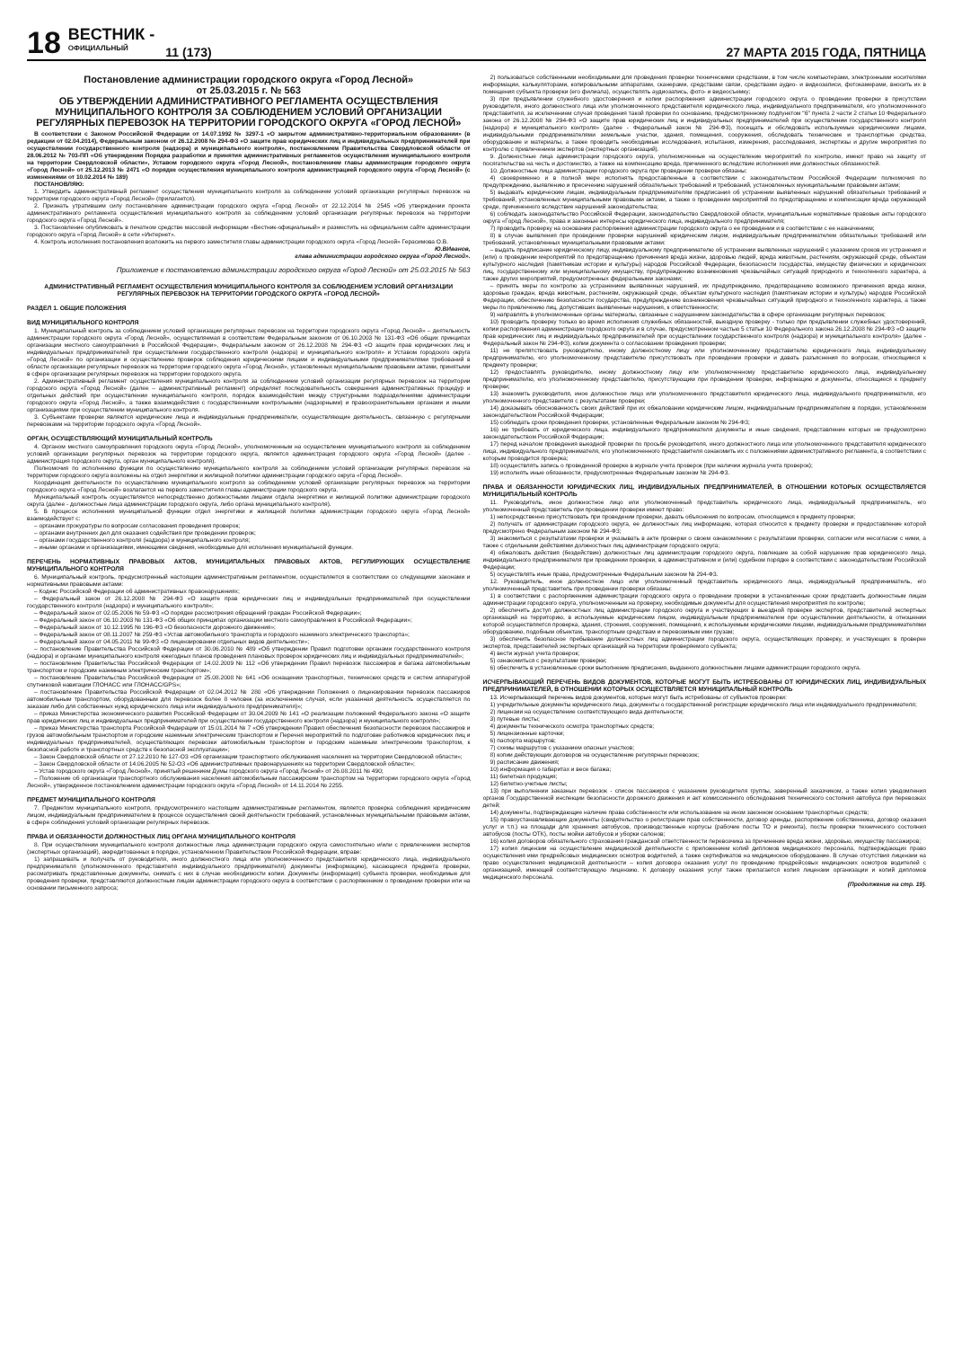18 ВЕСТНИК -
ОФИЦИАЛЬНЫЙ 11 (173) 27 МАРТА 2015 ГОДА, ПЯТНИЦА
Постановление администрации городского округа «Город Лесной»
от 25.03.2015 г. № 563
ОБ УТВЕРЖДЕНИИ АДМИНИСТРАТИВНОГО РЕГЛАМЕНТА ОСУЩЕСТВЛЕНИЯ МУНИЦИПАЛЬНОГО КОНТРОЛЯ ЗА СОБЛЮДЕНИЕМ УСЛОВИЙ ОРГАНИЗАЦИИ РЕГУЛЯРНЫХ ПЕРЕВОЗОК НА ТЕРРИТОРИИ ГОРОДСКОГО ОКРУГА «ГОРОД ЛЕСНОЙ»
В соответствии с Законом Российской Федерации от 14.07.1992 № 3297-1 «О закрытом административно-территориальном образовании» (в редакции от 02.04.2014), Федеральным законом от 26.12.2008 № 294-ФЗ «О защите прав юридических лиц и индивидуальных предпринимателей при осуществлении государственного контроля (надзора) и муниципального контроля», постановлением Правительства Свердловской области от 28.06.2012 № 703-ПП «Об утверждении Порядка разработки и принятия административных регламентов осуществления муниципального контроля на территории Свердловской области», Уставом городского округа «Город Лесной», постановлением главы администрации городского округа «Город Лесной» от 25.12.2013 № 2471 «О порядке осуществления муниципального контроля администрацией городского округа «Город Лесной» (с изменениями от 10.02.2014 № 189)
ПОСТАНОВЛЯЮ:
1. Утвердить административный регламент осуществления муниципального контроля за соблюдением условий организации регулярных перевозок на территории городского округа «Город Лесной» (прилагается).
2. Признать утратившим силу постановление администрации городского округа «Город Лесной» от 22.12.2014 № 2545 «Об утверждении проекта административного регламента осуществления муниципального контроля за соблюдением условий организации регулярных перевозок на территории городского округа «Город Лесной».
3. Постановление опубликовать в печатном средстве массовой информации «Вестник-официальный» и разместить на официальном сайте администрации городского округа «Город Лесной» в сети «Интернет».
4. Контроль исполнения постановления возложить на первого заместителя главы администрации городского округа «Город Лесной» Герасимова О.В.
Ю.ВИванов,
глава администрации городского округа «Город Лесной».
Приложение к постановлению администрации городского округа «Город Лесной» от 25.03.2015 № 563
АДМИНИСТРАТИВНЫЙ РЕГЛАМЕНТ ОСУЩЕСТВЛЕНИЯ МУНИЦИПАЛЬНОГО КОНТРОЛЯ ЗА СОБЛЮДЕНИЕМ УСЛОВИЙ ОРГАНИЗАЦИИ РЕГУЛЯРНЫХ ПЕРЕВОЗОК НА ТЕРРИТОРИИ ГОРОДСКОГО ОКРУГА «ГОРОД ЛЕСНОЙ»
РАЗДЕЛ 1. ОБЩИЕ ПОЛОЖЕНИЯ
ВИД МУНИЦИПАЛЬНОГО КОНТРОЛЯ
1. Муниципальный контроль за соблюдением условий организации регулярных перевозок на территории городского округа «Город Лесной» – деятельность администрации городского округа «Город Лесной», осуществляемая в соответствии Федеральным законом от 06.10.2003 № 131-ФЗ «Об общих принципах организации местного самоуправления в Российской Федерации», Федеральным законом от 26.12.2008 № 294-ФЗ «О защите прав юридических лиц и индивидуальных предпринимателей при осуществлении государственного контроля (надзора) и муниципального контроля» и Уставом городского округа «Город Лесной» по организации и осуществлению проверок соблюдения юридическими лицами и индивидуальными предпринимателями требований в области организации регулярных перевозок на территории городского округа «Город Лесной», установленных муниципальными правовыми актами, принятыми в сфере организации регулярных перевозок на территории городского округа.
2. Административный регламент осуществления муниципального контроля за соблюдением условий организации регулярных перевозок на территории городского округа «Город Лесной» (далее – административный регламент) определяет последовательность совершения административных процедур и отдельных действий при осуществлении муниципального контроля, порядок взаимодействия между структурными подразделениями администрации городского округа «Город Лесной», а также взаимодействия с государственными контрольными (надзорными) и правоохранительными органами и иными организациями при осуществлении муниципального контроля.
3. Субъектами проверки являются юридические лица и индивидуальные предприниматели, осуществляющие деятельность, связанную с регулярными перевозками на территории городского округа «Город Лесной».
ОРГАН, ОСУЩЕСТВЛЯЮЩИЙ МУНИЦИПАЛЬНЫЙ КОНТРОЛЬ
4. Органом местного самоуправления городского округа «Город Лесной», уполномоченным на осуществление муниципального контроля за соблюдением условий организации регулярных перевозок на территории городского округа, является администрация городского округа «Город Лесной» (далее - администрация городского округа, орган муниципального контроля).
Полномочия по исполнению функции по осуществлению муниципального контроля за соблюдением условий организации регулярных перевозок на территории городского округа возложены на отдел энергетики и жилищной политики администрации городского округа «Город Лесной».
Координация деятельности по осуществлению муниципального контроля за соблюдением условий организации регулярных перевозок на территории городского округа «Город Лесной» возлагается на первого заместителя главы администрации городского округа.
Муниципальный контроль осуществляется непосредственно должностными лицами отдела энергетики и жилищной политики администрации городского округа (далее - должностные лица администрации городского округа, либо органа муниципального контроля).
5. В процессе исполнения муниципальной функции отдел энергетики и жилищной политики администрации городского округа «Город Лесной» взаимодействует с:
– органами прокуратуры по вопросам согласования проведения проверок;
– органами внутренних дел для оказания содействия при проведении проверок;
– органами государственного контроля (надзора) и муниципального контроля;
– иными органами и организациями, имеющими сведения, необходимые для исполнения муниципальной функции.
ПЕРЕЧЕНЬ НОРМАТИВНЫХ ПРАВОВЫХ АКТОВ, МУНИЦИПАЛЬНЫХ ПРАВОВЫХ АКТОВ, РЕГУЛИРУЮЩИХ ОСУЩЕСТВЛЕНИЕ МУНИЦИПАЛЬНОГО КОНТРОЛЯ
6. Муниципальный контроль, предусмотренный настоящим административным регламентом, осуществляется в соответствии со следующими законами и нормативными правовыми актами:
– Кодекс Российской Федерации об административных правонарушениях;
– Федеральный закон от 26.12.2008 № 294-ФЗ «О защите прав юридических лиц и индивидуальных предпринимателей при осуществлении государственного контроля (надзора) и муниципального контроля»;
– Федеральный закон от 02.05.2006 № 59-ФЗ «О порядке рассмотрения обращений граждан Российской Федерации»;
– Федеральный закон от 06.10.2003 № 131-ФЗ «Об общих принципах организации местного самоуправления в Российской Федерации»;
– Федеральный закон от 10.12.1995 № 196-ФЗ «О безопасности дорожного движения»;
– Федеральный закон от 08.11.2007 № 259-ФЗ «Устав автомобильного транспорта и городского наземного электрического транспорта»;
– Федеральный закон от 04.05.2011 № 99-ФЗ «О лицензировании отдельных видов деятельности»;
– постановление Правительства Российской Федерации от 30.06.2010 № 489 «Об утверждении Правил подготовки органами государственного контроля (надзора) и органами муниципального контроля ежегодных планов проведения плановых проверок юридических лиц и индивидуальных предпринимателей»;
– постановление Правительства Российской Федерации от 14.02.2009 № 112 «Об утверждении Правил перевозок пассажиров и багажа автомобильным транспортом и городским наземным электрическим транспортом»;
– постановление Правительства Российской Федерации от 25.08.2008 № 641 «Об оснащении транспортных, технических средств и систем аппаратурой спутниковой навигации ГЛОНАСС или ГЛОНАСС/GPS»;
– постановление Правительства Российской Федерации от 02.04.2012 № 280 «Об утверждении Положения о лицензировании перевозок пассажиров автомобильным транспортом, оборудованным для перевозок более 8 человек (за исключением случая, если указанная деятельность осуществляется по заказам либо для собственных нужд юридического лица или индивидуального предпринимателя)»;
– приказ Министерства экономического развития Российской Федерации от 30.04.2009 № 141 «О реализации положений Федерального закона «О защите прав юридических лиц и индивидуальных предпринимателей при осуществлении государственного контроля (надзора) и муниципального контроля»;
– приказ Министерства транспорта Российской Федерации от 15.01.2014 № 7 «Об утверждении Правил обеспечения безопасности перевозок пассажиров и грузов автомобильным транспортом и городским наземным электрическим транспортом и Перечня мероприятий по подготовке работников юридических лиц и индивидуальных предпринимателей, осуществляющих перевозки автомобильным транспортом и городским наземным электрическим транспортом, к безопасной работе и транспортных средств к безопасной эксплуатации»;
– Закон Свердловской области от 27.12.2010 № 127-ОЗ «Об организации транспортного обслуживания населения на территории Свердловской области»;
– Закон Свердловской области от 14.06.2005 № 52-ОЗ «Об административных правонарушениях на территории Свердловской области»;
– Устав городского округа «Город Лесной», принятый решением Думы городского округа «Город Лесной» от 26.08.2011 № 490;
– Положение об организации транспортного обслуживания населения автомобильным пассажирским транспортом на территории городского округа «Город Лесной», утвержденное постановлением администрации городского округа «Город Лесной» от 14.11.2014 № 2255.
ПРЕДМЕТ МУНИЦИПАЛЬНОГО КОНТРОЛЯ
7. Предметом муниципального контроля, предусмотренного настоящим административным регламентом, является проверка соблюдения юридическим лицом, индивидуальным предпринимателем в процессе осуществления своей деятельности требований, установленных муниципальными правовыми актами, в сфере соблюдения условий организации регулярных перевозок.
ПРАВА И ОБЯЗАННОСТИ ДОЛЖНОСТНЫХ ЛИЦ ОРГАНА МУНИЦИПАЛЬНОГО КОНТРОЛЯ
8. При осуществлении муниципального контроля должностные лица администрации городского округа самостоятельно и/или с привлечением экспертов (экспертных организаций), аккредитованных в порядке, установленном Правительством Российской Федерации, вправе:
1) запрашивать и получать от руководителя, иного должностного лица или уполномоченного представителя юридического лица, индивидуального предпринимателя (уполномоченного представителя индивидуального предпринимателя) документы (информацию), касающиеся предмета проверки, рассматривать представленные документы, снимать с них в случае необходимости копии. Документы (информация) субъекта проверки, необходимые для проведения проверки, представляются должностным лицам администрации городского округа в соответствии с распоряжением о проведении проверки или на основании письменного запроса;
2) пользоваться собственными необходимыми для проведения проверки техническими средствами, в том числе компьютерами, электронными носителями информации, калькуляторами, копировальными аппаратами, сканерами, средствами связи, средствами аудио- и видеозаписи, фотокамерами, вносить их в помещения субъекта проверки (его филиала), осуществлять аудиозапись, фото- и видеосъемку;
3) при предъявлении служебного удостоверения и копии распоряжения администрации городского округа о проведении проверки в присутствии руководителя, иного должностного лица или уполномоченного представителя юридического лица, индивидуального предпринимателя, его уполномоченного представителя, за исключением случая проведения такой проверки по основанию, предусмотренному подпунктом "б" пункта 2 части 2 статьи 10 Федерального закона от 26.12.2008 № 294-ФЗ «О защите прав юридических лиц и индивидуальных предпринимателей при осуществлении государственного контроля (надзора) и муниципального контроля» (далее - Федеральный закон № 294-ФЗ), посещать и обследовать используемые юридическими лицами, индивидуальными предпринимателями земельные участки, здания, помещения, сооружения, обследовать технические и транспортные средства, оборудование и материалы, а также проводить необходимые исследования, испытания, измерения, расследования, экспертизы и другие мероприятия по контролю с привлечением экспертов (экспертных организаций).
9. Должностные лица администрации городского округа, уполномоченные на осуществление мероприятий по контролю, имеют право на защиту от посягательства на честь и достоинство, а также на компенсацию вреда, причиненного вследствие исполнения ими должностных обязанностей.
10. Должностные лица администрации городского округа при проведении проверки обязаны:
4) своевременно и в полной мере исполнять предоставленные в соответствии с законодательством Российской Федерации полномочия по предупреждению, выявлению и пресечению нарушений обязательных требований и требований, установленных муниципальными правовыми актами;
5) выдавать юридическим лицам, индивидуальным предпринимателям предписания об устранении выявленных нарушений обязательных требований и требований, установленных муниципальными правовыми актами, а также о проведении мероприятий по предотвращению и компенсации вреда окружающей среде, причиненного вследствие нарушений законодательства;
6) соблюдать законодательство Российской Федерации, законодательство Свердловской области, муниципальные нормативные правовые акты городского округа «Город Лесной», права и законные интересы юридического лица, индивидуального предпринимателя;
7) проводить проверку на основании распоряжения администрации городского округа о ее проведении и в соответствии с ее назначением;
8) в случае выявления при проведении проверки нарушений юридическим лицом, индивидуальным предпринимателем обязательных требований или требований, установленных муниципальными правовыми актами:
– выдать предписание юридическому лицу, индивидуальному предпринимателю об устранении выявленных нарушений с указанием сроков их устранения и (или) о проведении мероприятий по предотвращению причинения вреда жизни, здоровью людей, вреда животным, растениям, окружающей среде, объектам культурного наследия (памятникам истории и культуры) народов Российской Федерации, безопасности государства, имуществу физических и юридических лиц, государственному или муниципальному имуществу, предупреждению возникновения чрезвычайных ситуаций природного и техногенного характера, а также других мероприятий, предусмотренных федеральными законами;
– принять меры по контролю за устранением выявленных нарушений, их предупреждению, предотвращению возможного причинения вреда жизни, здоровью граждан, вреда животным, растениям, окружающей среде, объектам культурного наследия (памятникам истории и культуры) народов Российской Федерации, обеспечению безопасности государства, предупреждению возникновения чрезвычайных ситуаций природного и техногенного характера, а также меры по привлечению лиц, допустивших выявленные нарушения, к ответственности;
9) направлять в уполномоченные органы материалы, связанные с нарушением законодательства в сфере организации регулярных перевозок;
10) проводить проверку только во время исполнения служебных обязанностей, выездную проверку - только при предъявлении служебных удостоверений, копии распоряжения администрации городского округа и в случае, предусмотренном частью 5 статьи 10 Федерального закона 26.12.2008 № 294-ФЗ «О защите прав юридических лиц и индивидуальных предпринимателей при осуществлении государственного контроля (надзора) и муниципального контроля» (далее - Федеральный закон № 294-ФЗ), копии документа о согласовании проведения проверки;
11) не препятствовать руководителю, иному должностному лицу или уполномоченному представителю юридического лица, индивидуальному предпринимателю, его уполномоченному представителю присутствовать при проведении проверки и давать разъяснения по вопросам, относящимся к предмету проверки;
12) предоставлять руководителю, иному должностному лицу или уполномоченному представителю юридического лица, индивидуальному предпринимателю, его уполномоченному представителю, присутствующим при проведении проверки, информацию и документы, относящиеся к предмету проверки;
13) знакомить руководителя, иное должностное лицо или уполномоченного представителя юридического лица, индивидуального предпринимателя, его уполномоченного представителя с результатами проверки;
14) доказывать обоснованность своих действий при их обжаловании юридическим лицом, индивидуальным предпринимателем в порядке, установленном законодательством Российской Федерации;
15) соблюдать сроки проведения проверки, установленные Федеральным законом № 294-ФЗ;
16) не требовать от юридического лица, индивидуального предпринимателя документы и иные сведения, представление которых не предусмотрено законодательством Российской Федерации;
17) перед началом проведения выездной проверки по просьбе руководителя, иного должностного лица или уполномоченного представителя юридического лица, индивидуального предпринимателя, его уполномоченного представителя ознакомить их с положениями административного регламента, в соответствии с которым проводится проверка;
18) осуществлять запись о проведенной проверке в журнале учета проверок (при наличии журнала учета проверок);
19) исполнять иные обязанности, предусмотренные Федеральным законом № 294-ФЗ.
ПРАВА И ОБЯЗАННОСТИ ЮРИДИЧЕСКИХ ЛИЦ, ИНДИВИДУАЛЬНЫХ ПРЕДПРИНИМАТЕЛЕЙ, В ОТНОШЕНИИ КОТОРЫХ ОСУЩЕСТВЛЯЕТСЯ МУНИЦИПАЛЬНЫЙ КОНТРОЛЬ
11. Руководитель, иное должностное лицо или уполномоченный представитель юридического лица, индивидуальный предприниматель, его уполномоченный представитель при проведении проверки имеют право:
1) непосредственно присутствовать при проведении проверки, давать объяснения по вопросам, относящимся к предмету проверки;
2) получать от администрации городского округа, ее должностных лиц информацию, которая относится к предмету проверки и предоставление которой предусмотрено Федеральным законом № 294-ФЗ;
3) знакомиться с результатами проверки и указывать в акте проверки о своем ознакомлении с результатами проверки, согласии или несогласии с ними, а также с отдельными действиями должностных лиц администрации городского округа;
4) обжаловать действия (бездействие) должностных лиц администрации городского округа, повлекшие за собой нарушение прав юридического лица, индивидуального предпринимателя при проведении проверки, в административном и (или) судебном порядке в соответствии с законодательством Российской Федерации;
5) осуществлять иные права, предусмотренные Федеральным законом № 294-ФЗ.
12. Руководитель, иное должностное лицо или уполномоченный представитель юридического лица, индивидуальный предприниматель, его уполномоченный представитель при проведении проверки обязаны:
1) в соответствии с распоряжением администрации городского округа о проведении проверки в установленные сроки представить должностным лицам администрации городского округа, уполномоченным на проверку, необходимые документы для осуществления мероприятия по контролю;
2) обеспечить доступ должностных лиц администрации городского округа и участвующих в выездной проверке экспертов, представителей экспертных организаций на территорию, в используемые юридическим лицом, индивидуальным предпринимателем при осуществлении деятельности, в отношении которой осуществляется проверка, здания, строения, сооружения, помещения, к используемым юридическими лицами, индивидуальными предпринимателями оборудованию, подобным объектам, транспортным средствам и перевозимым ими грузам;
3) обеспечить безопасное пребывание должностных лиц администрации городского округа, осуществляющих проверку, и участвующих в проверке экспертов, представителей экспертных организаций на территории проверяемого субъекта;
4) вести журнал учета проверок;
5) ознакомиться с результатами проверки;
6) обеспечить в установленные сроки выполнение предписания, выданного должностными лицами администрации городского округа.
ИСЧЕРПЫВАЮЩИЙ ПЕРЕЧЕНЬ ВИДОВ ДОКУМЕНТОВ, КОТОРЫЕ МОГУТ БЫТЬ ИСТРЕБОВАНЫ ОТ ЮРИДИЧЕСКИХ ЛИЦ, ИНДИВИДУАЛЬНЫХ ПРЕДПРИНИМАТЕЛЕЙ, В ОТНОШЕНИИ КОТОРЫХ ОСУЩЕСТВЛЯЕТСЯ МУНИЦИПАЛЬНЫЙ КОНТРОЛЬ
13. Исчерпывающий перечень видов документов, которые могут быть истребованы от субъектов проверки:
1) учредительные документы юридического лица, документы о государственной регистрации юридического лица или индивидуального предпринимателя;
2) лицензии на осуществление соответствующего вида деятельности;
3) путевые листы;
4) документы технического осмотра транспортных средств;
5) лицензионные карточки;
6) паспорта маршрутов;
7) схемы маршрутов с указанием опасных участков;
8) копии действующих договоров на осуществление регулярных перевозок;
9) расписание движения;
10) информация о габаритах и весе багажа;
11) билетная продукция;
12) билетно-учетные листы;
13) при выполнении заказных перевозок - список пассажиров с указанием руководителя группы, заверенный заказчиком, а также копия уведомления органов Государственной инспекции безопасности дорожного движения и акт комиссионного обследования технического состояния автобуса при перевозках детей;
14) документы, подтверждающие наличие права собственности или использование на ином законном основании транспортных средств;
15) правоустанавливающие документы (свидетельство о регистрации прав собственности, договор аренды, распоряжение собственника, договор оказания услуг и т.п.) на площади для хранения автобусов, производственные корпусы (рабочие посты ТО и ремонта), посты проверки технического состояния автобусов (посты ОТК), посты мойки автобусов и уборки салонов;
16) копия договоров обязательного страхования гражданской ответственности перевозчика за причинение вреда жизни, здоровью, имуществу пассажиров;
17) копия лицензии на осуществление медицинской деятельности с приложением копий дипломов медицинского персонала, подтверждающих право осуществления ими предрейсовых медицинских осмотров водителей, а также сертификатов на медицинское оборудование. В случае отсутствия лицензии на право осуществления медицинской деятельности – копия договора оказания услуг по проведению предрейсовых медицинских осмотров водителей с организацией, имеющей соответствующую лицензию. К договору оказания услуг также прилагается копия лицензии организации и копий дипломов медицинского персонала.
(Продолжение на стр. 19).